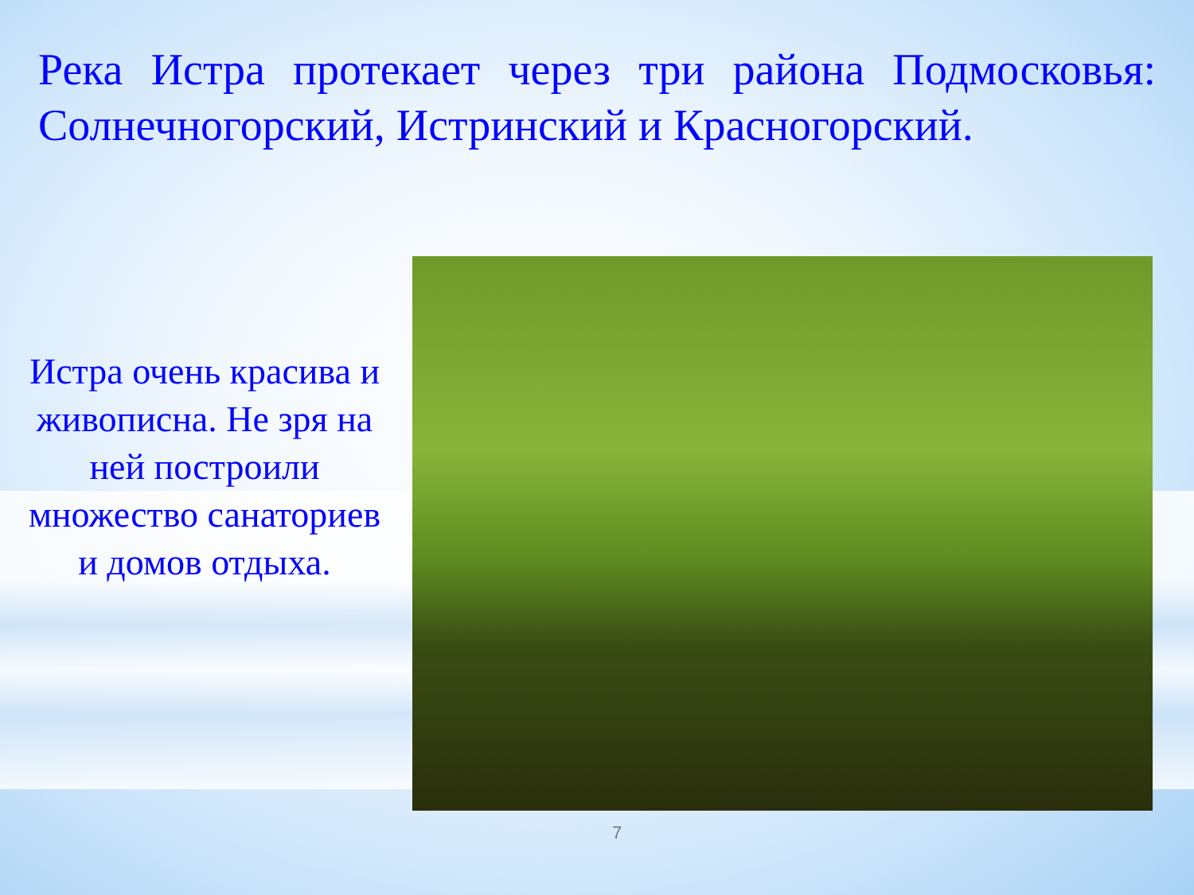Река Истра протекает через три района Подмосковья: Солнечногорский, Истринский и Красногорский.
Истра очень красива и живописна. Не зря на ней построили множество санаториев и домов отдыха.
7